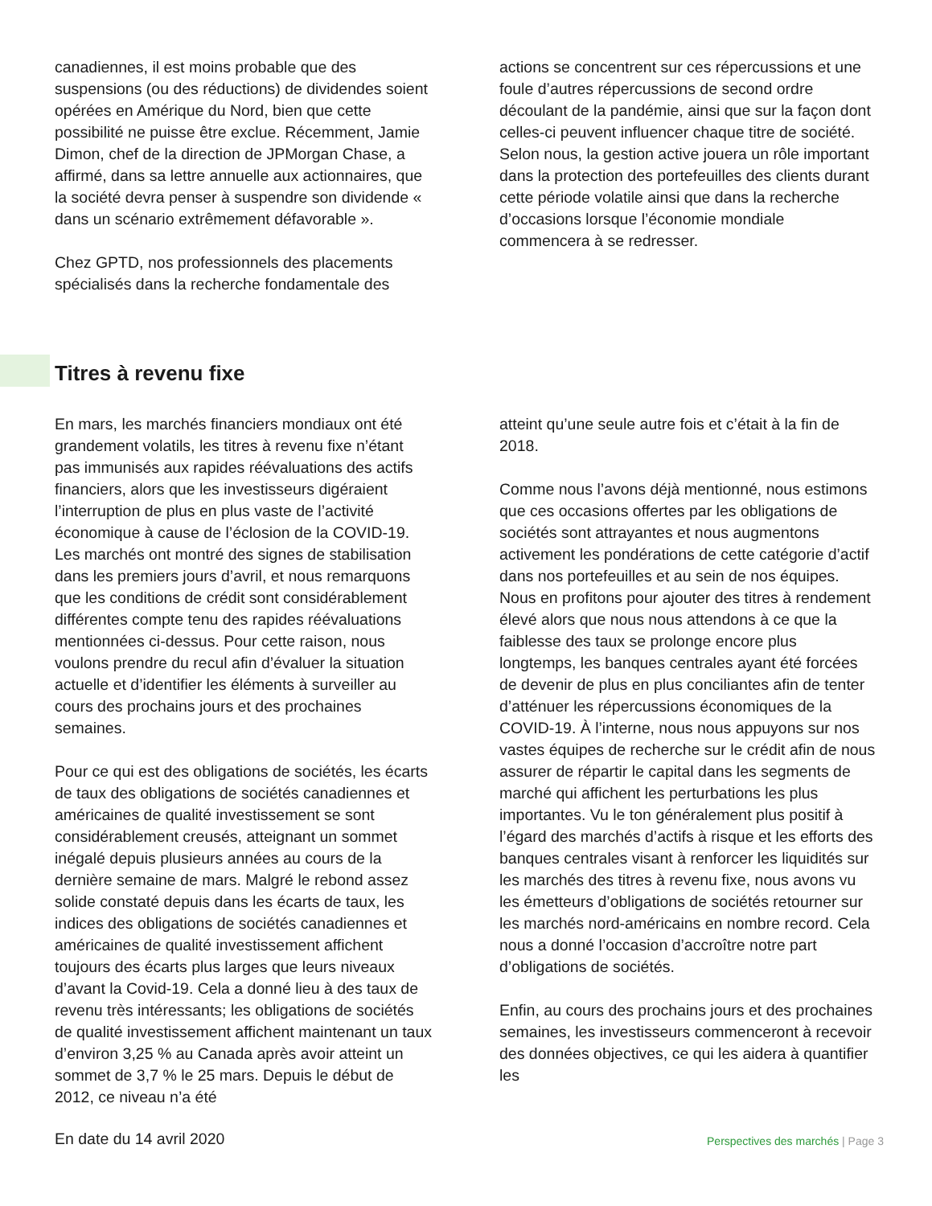canadiennes, il est moins probable que des suspensions (ou des réductions) de dividendes soient opérées en Amérique du Nord, bien que cette possibilité ne puisse être exclue. Récemment, Jamie Dimon, chef de la direction de JPMorgan Chase, a affirmé, dans sa lettre annuelle aux actionnaires, que la société devra penser à suspendre son dividende « dans un scénario extrêmement défavorable ».
Chez GPTD, nos professionnels des placements spécialisés dans la recherche fondamentale des
actions se concentrent sur ces répercussions et une foule d’autres répercussions de second ordre découlant de la pandémie, ainsi que sur la façon dont celles-ci peuvent influencer chaque titre de société. Selon nous, la gestion active jouera un rôle important dans la protection des portefeuilles des clients durant cette période volatile ainsi que dans la recherche d’occasions lorsque l’économie mondiale commencera à se redresser.
Titres à revenu fixe
En mars, les marchés financiers mondiaux ont été grandement volatils, les titres à revenu fixe n’étant pas immunisés aux rapides réévaluations des actifs financiers, alors que les investisseurs digéraient l’interruption de plus en plus vaste de l’activité économique à cause de l’éclosion de la COVID-19. Les marchés ont montré des signes de stabilisation dans les premiers jours d’avril, et nous remarquons que les conditions de crédit sont considérablement différentes compte tenu des rapides réévaluations mentionnées ci-dessus. Pour cette raison, nous voulons prendre du recul afin d’évaluer la situation actuelle et d’identifier les éléments à surveiller au cours des prochains jours et des prochaines semaines.
Pour ce qui est des obligations de sociétés, les écarts de taux des obligations de sociétés canadiennes et américaines de qualité investissement se sont considérablement creusés, atteignant un sommet inégalé depuis plusieurs années au cours de la dernière semaine de mars. Malgré le rebond assez solide constaté depuis dans les écarts de taux, les indices des obligations de sociétés canadiennes et américaines de qualité investissement affichent toujours des écarts plus larges que leurs niveaux d’avant la Covid-19. Cela a donné lieu à des taux de revenu très intéressants; les obligations de sociétés de qualité investissement affichent maintenant un taux d’environ 3,25 % au Canada après avoir atteint un sommet de 3,7 % le 25 mars. Depuis le début de 2012, ce niveau n’a été
atteint qu’une seule autre fois et c’était à la fin de 2018.
Comme nous l’avons déjà mentionné, nous estimons que ces occasions offertes par les obligations de sociétés sont attrayantes et nous augmentons activement les pondérations de cette catégorie d’actif dans nos portefeuilles et au sein de nos équipes. Nous en profitons pour ajouter des titres à rendement élevé alors que nous nous attendons à ce que la faiblesse des taux se prolonge encore plus longtemps, les banques centrales ayant été forcées de devenir de plus en plus conciliantes afin de tenter d’atténuer les répercussions économiques de la COVID-19. À l’interne, nous nous appuyons sur nos vastes équipes de recherche sur le crédit afin de nous assurer de répartir le capital dans les segments de marché qui affichent les perturbations les plus importantes. Vu le ton généralement plus positif à l’égard des marchés d’actifs à risque et les efforts des banques centrales visant à renforcer les liquidités sur les marchés des titres à revenu fixe, nous avons vu les émetteurs d’obligations de sociétés retourner sur les marchés nord-américains en nombre record. Cela nous a donné l’occasion d’accroître notre part d’obligations de sociétés.
Enfin, au cours des prochains jours et des prochaines semaines, les investisseurs commenceront à recevoir des données objectives, ce qui les aidera à quantifier les
En date du 14 avril 2020 Perspectives des marchés | Page 3